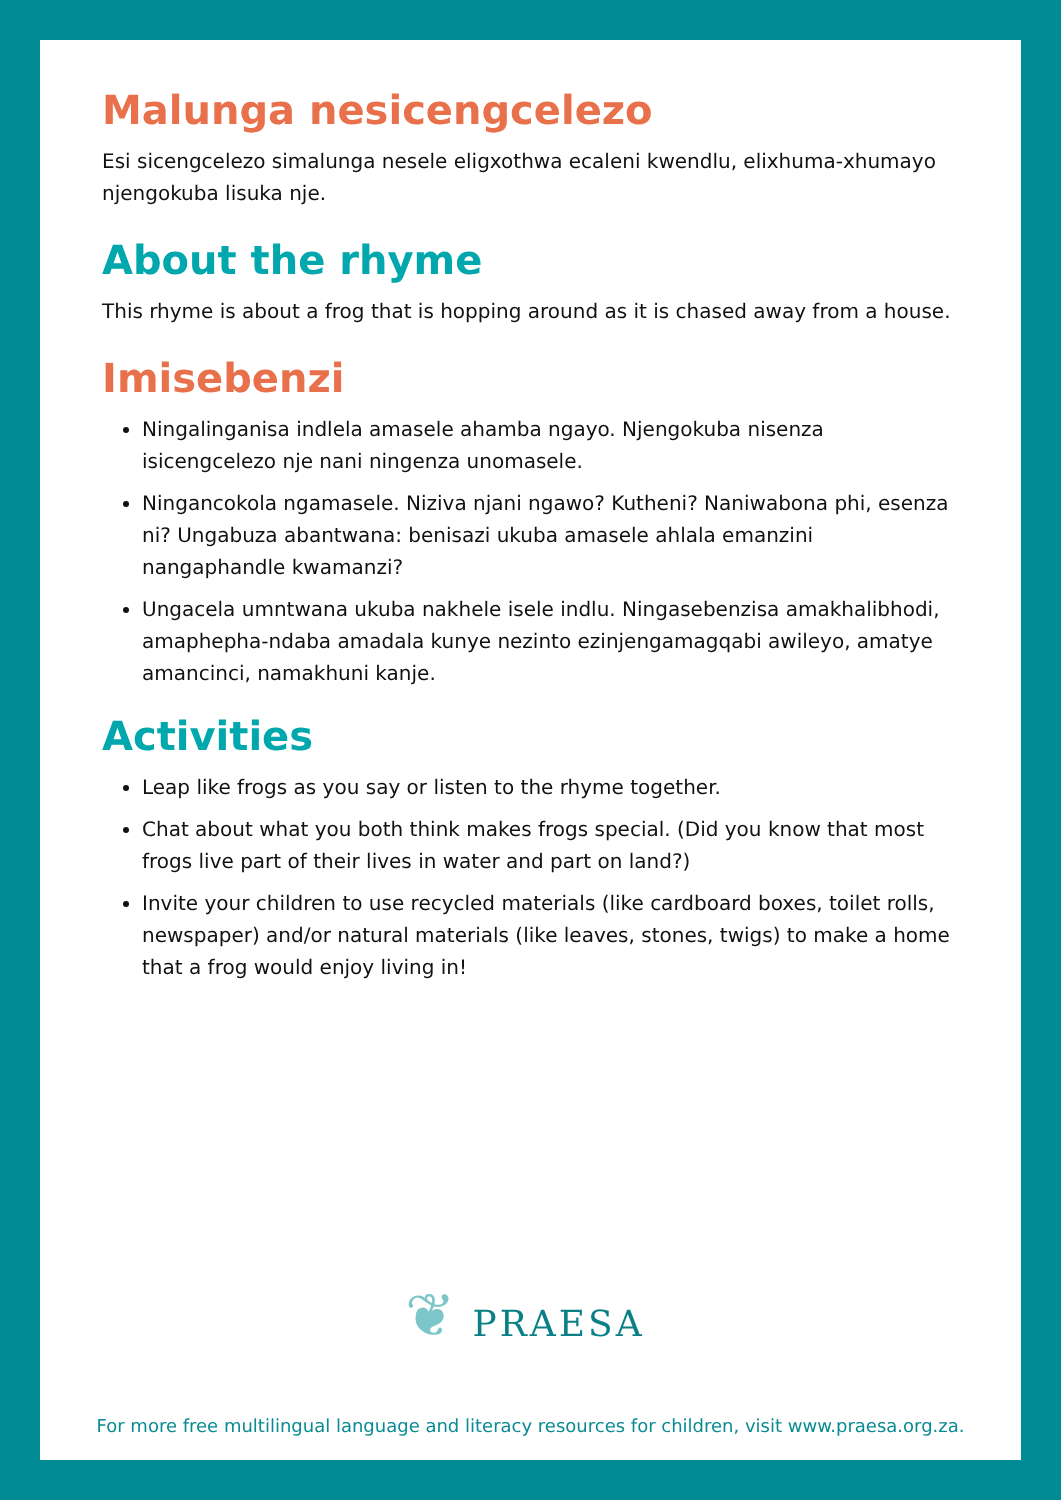Malunga nesicengcelezo
Esi sicengcelezo simalunga nesele eligxothwa ecaleni kwendlu, elixhuma-xhumayo njengokuba lisuka nje.
About the rhyme
This rhyme is about a frog that is hopping around as it is chased away from a house.
Imisebenzi
Ningalinganisa indlela amasele ahamba ngayo. Njengokuba nisenza isicengcelezo nje nani ningenza unomasele.
Ningancokola ngamasele. Niziva njani ngawo? Kutheni? Naniwabona phi, esenza ni? Ungabuza abantwana: benisazi ukuba amasele ahlala emanzini nangaphandle kwamanzi?
Ungacela umntwana ukuba nakhele isele indlu. Ningasebenzisa amakhalibhodi, amaphepha-ndaba amadala kunye nezinto ezinjengamagqabi awileyo, amatye amancinci, namakhuni kanje.
Activities
Leap like frogs as you say or listen to the rhyme together.
Chat about what you both think makes frogs special. (Did you know that most frogs live part of their lives in water and part on land?)
Invite your children to use recycled materials (like cardboard boxes, toilet rolls, newspaper) and/or natural materials (like leaves, stones, twigs) to make a home that a frog would enjoy living in!
❦ PRAESA
For more free multilingual language and literacy resources for children, visit www.praesa.org.za.